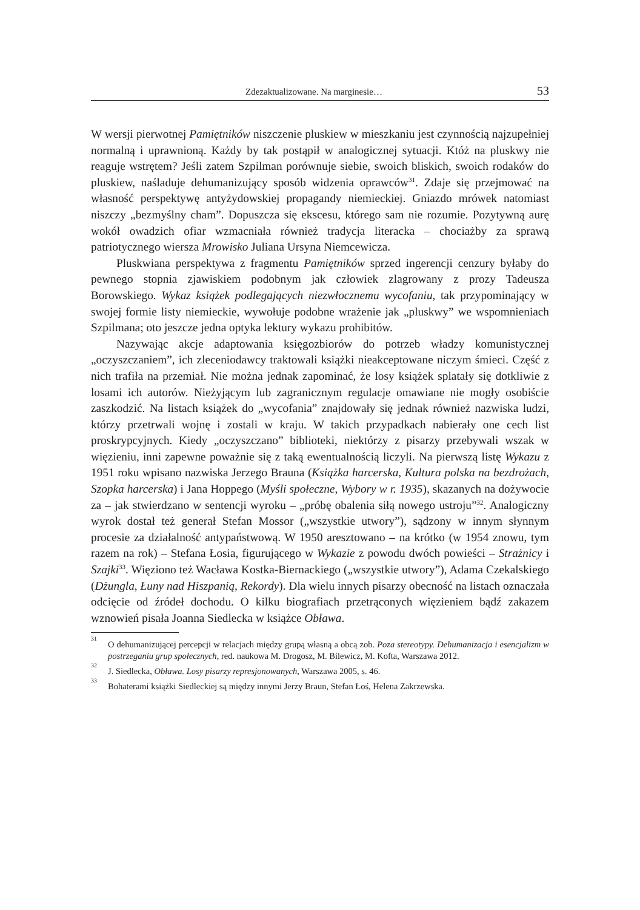Zdezaktualizowane. Na marginesie… 53
W wersji pierwotnej Pamiętników niszczenie pluskiew w mieszkaniu jest czynnością najzupełniej normalną i uprawnioną. Każdy by tak postąpił w analogicznej sytuacji. Któż na pluskwy nie reaguje wstrętem? Jeśli zatem Szpilman porównuje siebie, swoich bliskich, swoich rodaków do pluskiew, naśladuje dehumanizujący sposób widzenia oprawców<sup>31</sup>. Zdaje się przejmować na własność perspektywę antyżydowskiej propagandy niemieckiej. Gniazdo mrówek natomiast niszczy „bezmyślny cham”. Dopuszcza się ekscesu, którego sam nie rozumie. Pozytywną aurę wokół owadzich ofiar wzmacniała również tradycja literacka – chociażby za sprawą patriotycznego wiersza Mrowisko Juliana Ursyna Niemcewicza.
Pluskwiana perspektywa z fragmentu Pamiętników sprzed ingerencji cenzury byłaby do pewnego stopnia zjawiskiem podobnym jak człowiek zlagrowany z prozy Tadeusza Borowskiego. Wykaz książek podlegających niezwłocznemu wycofaniu, tak przypominający w swojej formie listy niemieckie, wywołuje podobne wrażenie jak „pluskwy” we wspomnieniach Szpilmana; oto jeszcze jedna optyka lektury wykazu prohibitów.
Nazywając akcje adaptowania księgozbiorów do potrzeb władzy komunistycznej „oczyszczaniem”, ich zleceniodawcy traktowali książki nieakceptowane niczym śmieci. Część z nich trafiła na przemiał. Nie można jednak zapominać, że losy książek splatały się dotkliwie z losami ich autorów. Nieżyjącym lub zagranicznym regulacje omawiane nie mogły osobiście zaszkodzić. Na listach książek do „wycofania” znajdowały się jednak również nazwiska ludzi, którzy przetrwali wojnę i zostali w kraju. W takich przypadkach nabierały one cech list proskrypcyjnych. Kiedy „oczyszczano” biblioteki, niektórzy z pisarzy przebywali wszak w więzieniu, inni zapewne poważnie się z taką ewentualnością liczyli. Na pierwszą listę Wykazu z 1951 roku wpisano nazwiska Jerzego Brauna (Książka harcerska, Kultura polska na bezdrożach, Szopka harcerska) i Jana Hoppego (Myśli społeczne, Wybory w r. 1935), skazanych na dożywocie za – jak stwierdzano w sentencji wyroku – „próbę obalenia siłą nowego ustroju”<sup>32</sup>. Analogiczny wyrok dostał też generał Stefan Mossor („wszystkie utwory”), sądzony w innym słynnym procesie za działalność antypaństwową. W 1950 aresztowano – na krótko (w 1954 znowu, tym razem na rok) – Stefana Łosia, figurującego w Wykazie z powodu dwóch powieści – Strażnicy i Szajki<sup>33</sup>. Więziono też Wacława Kostka-Biernackiego („wszystkie utwory”), Adama Czekalskiego (Dżungla, Łuny nad Hiszpanią, Rekordy). Dla wielu innych pisarzy obecność na listach oznaczała odcięcie od źródeł dochodu. O kilku biografiach przetrąconych więzieniem bądź zakazem wznowień pisała Joanna Siedlecka w książce Obława.
<sup>31</sup>O dehumanizującej percepcji w relacjach między grupą własną a obcą zob. Poza stereotypy. Dehumanizacja i esencjalizm w postrzeganiu grup społecznych, red. naukowa M. Drogosz, M. Bilewicz, M. Kofta, Warszawa 2012.
<sup>32</sup> J. Siedlecka, Obława. Losy pisarzy represjonowanych, Warszawa 2005, s. 46.
<sup>33</sup> Bohaterami książki Siedleckiej są między innymi Jerzy Braun, Stefan Łoś, Helena Zakrzewska.